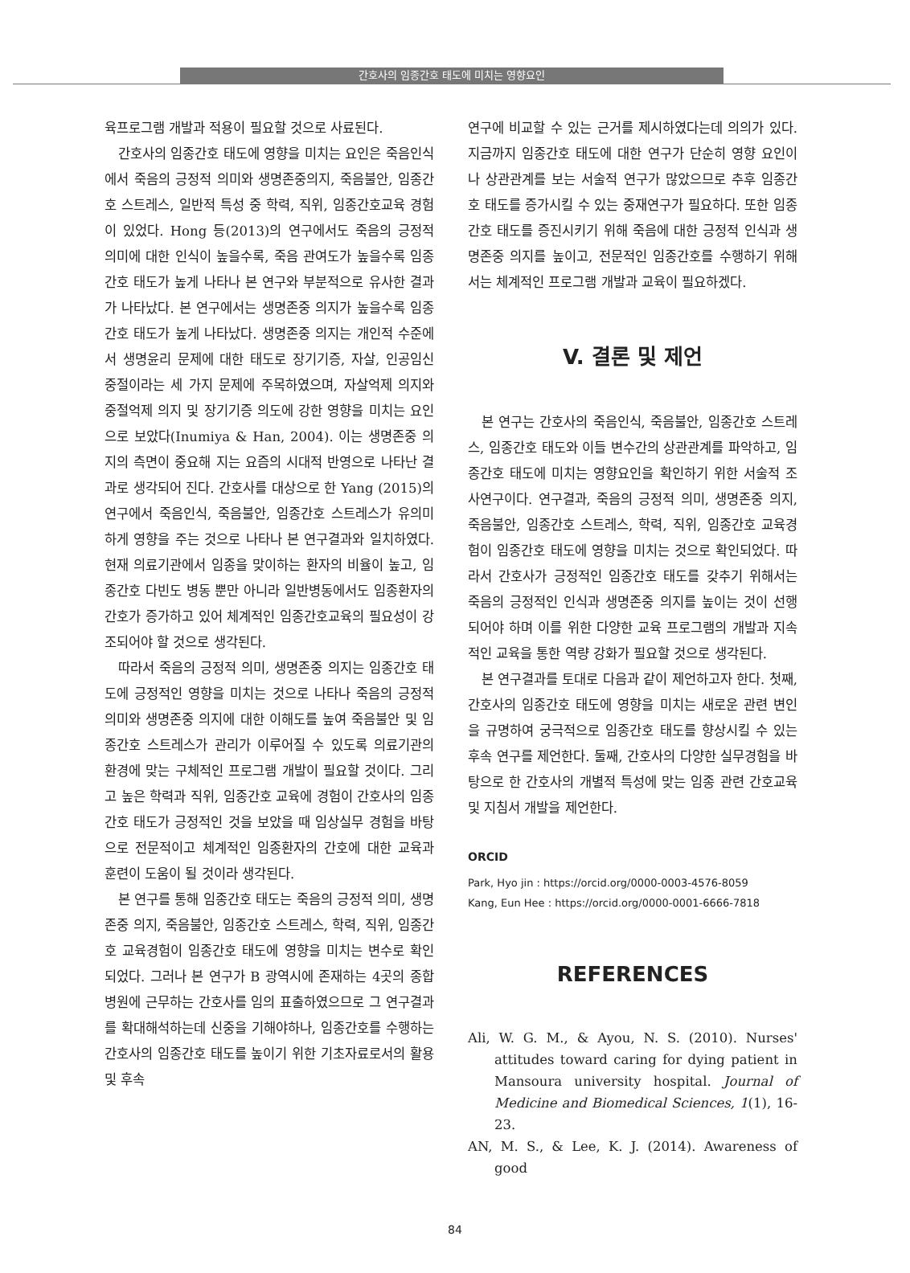간호사의 임종간호 태도에 미치는 영향요인
육프로그램 개발과 적용이 필요할 것으로 사료된다.
간호사의 임종간호 태도에 영향을 미치는 요인은 죽음인식에서 죽음의 긍정적 의미와 생명존중의지, 죽음불안, 임종간호 스트레스, 일반적 특성 중 학력, 직위, 임종간호교육 경험이 있었다. Hong 등(2013)의 연구에서도 죽음의 긍정적 의미에 대한 인식이 높을수록, 죽음 관여도가 높을수록 임종간호 태도가 높게 나타나 본 연구와 부분적으로 유사한 결과가 나타났다. 본 연구에서는 생명존중 의지가 높을수록 임종간호 태도가 높게 나타났다. 생명존중 의지는 개인적 수준에서 생명윤리 문제에 대한 태도로 장기기증, 자살, 인공임신 중절이라는 세 가지 문제에 주목하였으며, 자살억제 의지와 중절억제 의지 및 장기기증 의도에 강한 영향을 미치는 요인으로 보았다(Inumiya & Han, 2004). 이는 생명존중 의지의 측면이 중요해 지는 요즘의 시대적 반영으로 나타난 결과로 생각되어 진다. 간호사를 대상으로 한 Yang (2015)의 연구에서 죽음인식, 죽음불안, 임종간호 스트레스가 유의미하게 영향을 주는 것으로 나타나 본 연구결과와 일치하였다. 현재 의료기관에서 임종을 맞이하는 환자의 비율이 높고, 임종간호 다빈도 병동 뿐만 아니라 일반병동에서도 임종환자의 간호가 증가하고 있어 체계적인 임종간호교육의 필요성이 강조되어야 할 것으로 생각된다.
따라서 죽음의 긍정적 의미, 생명존중 의지는 임종간호 태도에 긍정적인 영향을 미치는 것으로 나타나 죽음의 긍정적 의미와 생명존중 의지에 대한 이해도를 높여 죽음불안 및 임종간호 스트레스가 관리가 이루어질 수 있도록 의료기관의 환경에 맞는 구체적인 프로그램 개발이 필요할 것이다. 그리고 높은 학력과 직위, 임종간호 교육에 경험이 간호사의 임종간호 태도가 긍정적인 것을 보았을 때 임상실무 경험을 바탕으로 전문적이고 체계적인 임종환자의 간호에 대한 교육과 훈련이 도움이 될 것이라 생각된다.
본 연구를 통해 임종간호 태도는 죽음의 긍정적 의미, 생명존중 의지, 죽음불안, 임종간호 스트레스, 학력, 직위, 임종간호 교육경험이 임종간호 태도에 영향을 미치는 변수로 확인되었다. 그러나 본 연구가 B 광역시에 존재하는 4곳의 종합병원에 근무하는 간호사를 임의 표출하였으므로 그 연구결과를 확대해석하는데 신중을 기해야하나, 임종간호를 수행하는 간호사의 임종간호 태도를 높이기 위한 기초자료로서의 활용 및 후속
연구에 비교할 수 있는 근거를 제시하였다는데 의의가 있다. 지금까지 임종간호 태도에 대한 연구가 단순히 영향 요인이나 상관관계를 보는 서술적 연구가 많았으므로 추후 임종간호 태도를 증가시킬 수 있는 중재연구가 필요하다. 또한 임종간호 태도를 증진시키기 위해 죽음에 대한 긍정적 인식과 생명존중 의지를 높이고, 전문적인 임종간호를 수행하기 위해서는 체계적인 프로그램 개발과 교육이 필요하겠다.
V. 결론 및 제언
본 연구는 간호사의 죽음인식, 죽음불안, 임종간호 스트레스, 임종간호 태도와 이들 변수간의 상관관계를 파악하고, 임종간호 태도에 미치는 영향요인을 확인하기 위한 서술적 조사연구이다. 연구결과, 죽음의 긍정적 의미, 생명존중 의지, 죽음불안, 임종간호 스트레스, 학력, 직위, 임종간호 교육경험이 임종간호 태도에 영향을 미치는 것으로 확인되었다. 따라서 간호사가 긍정적인 임종간호 태도를 갖추기 위해서는 죽음의 긍정적인 인식과 생명존중 의지를 높이는 것이 선행되어야 하며 이를 위한 다양한 교육 프로그램의 개발과 지속적인 교육을 통한 역량 강화가 필요할 것으로 생각된다.
본 연구결과를 토대로 다음과 같이 제언하고자 한다. 첫째, 간호사의 임종간호 태도에 영향을 미치는 새로운 관련 변인을 규명하여 궁극적으로 임종간호 태도를 향상시킬 수 있는 후속 연구를 제언한다. 둘째, 간호사의 다양한 실무경험을 바탕으로 한 간호사의 개별적 특성에 맞는 임종 관련 간호교육 및 지침서 개발을 제언한다.
ORCID
Park, Hyo jin : https://orcid.org/0000-0003-4576-8059
Kang, Eun Hee : https://orcid.org/0000-0001-6666-7818
REFERENCES
Ali, W. G. M., & Ayou, N. S. (2010). Nurses' attitudes toward caring for dying patient in Mansoura university hospital. Journal of Medicine and Biomedical Sciences, 1(1), 16-23.
AN, M. S., & Lee, K. J. (2014). Awareness of good
84